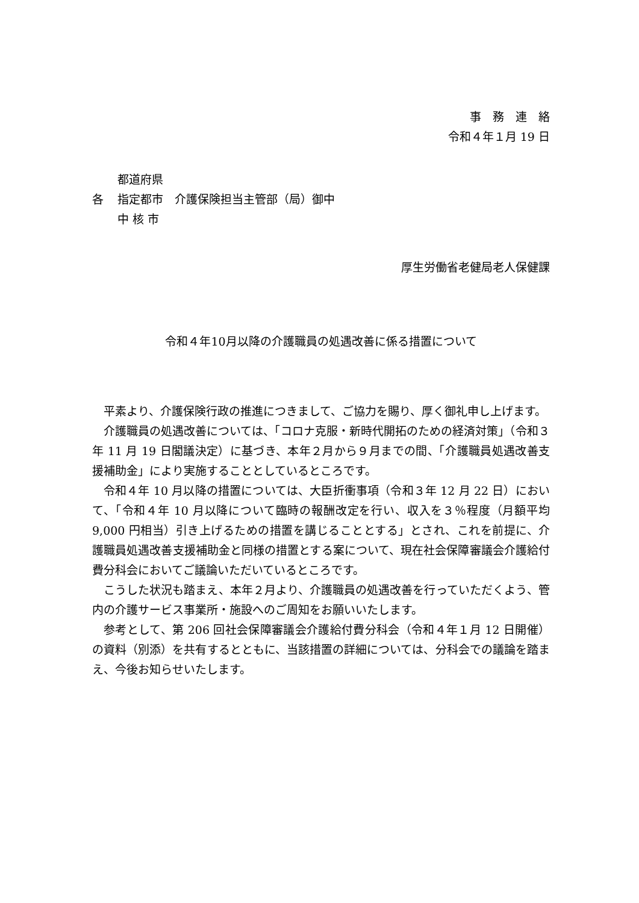事　務　連　絡
令和４年１月 19 日
都道府県
各 指定都市　介護保険担当主管部（局）御中
中 核 市
厚生労働省老健局老人保健課
令和４年10月以降の介護職員の処遇改善に係る措置について
平素より、介護保険行政の推進につきまして、ご協力を賜り、厚く御礼申し上げます。
介護職員の処遇改善については、「コロナ克服・新時代開拓のための経済対策」（令和３年 11 月 19 日閣議決定）に基づき、本年２月から９月までの間、「介護職員処遇改善支援補助金」により実施することとしているところです。
令和４年 10 月以降の措置については、大臣折衝事項（令和３年 12 月 22 日）において、「令和４年 10 月以降について臨時の報酬改定を行い、収入を３％程度（月額平均 9,000 円相当）引き上げるための措置を講じることとする」とされ、これを前提に、介護職員処遇改善支援補助金と同様の措置とする案について、現在社会保障審議会介護給付費分科会においてご議論いただいているところです。
こうした状況も踏まえ、本年２月より、介護職員の処遇改善を行っていただくよう、管内の介護サービス事業所・施設へのご周知をお願いいたします。
参考として、第 206 回社会保障審議会介護給付費分科会（令和４年１月 12 日開催）の資料（別添）を共有するとともに、当該措置の詳細については、分科会での議論を踏まえ、今後お知らせいたします。